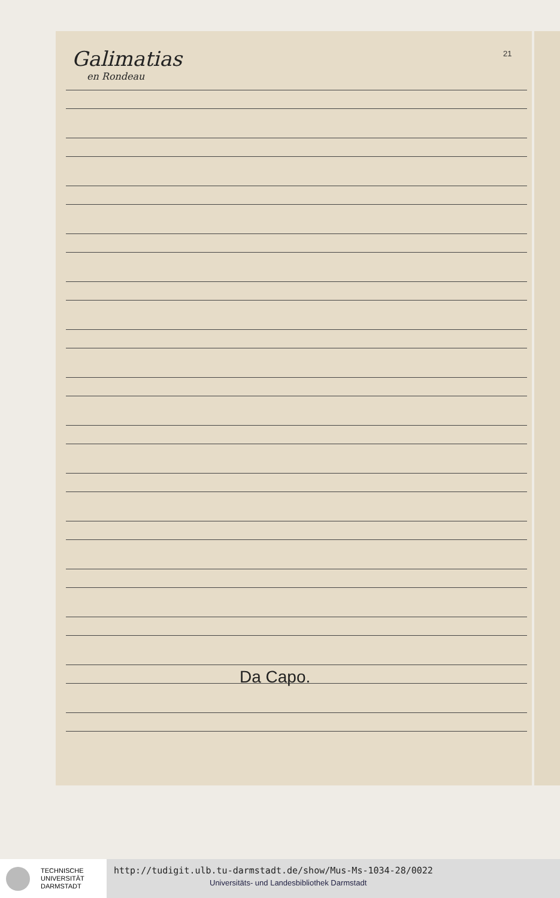21
Galimatias
en Rondeau
Da Capo.
TECHNISCHE
UNIVERSITÄT
DARMSTADT
http://tudigit.ulb.tu-darmstadt.de/show/Mus-Ms-1034-28/0022
Universitäts- und Landesbibliothek Darmstadt